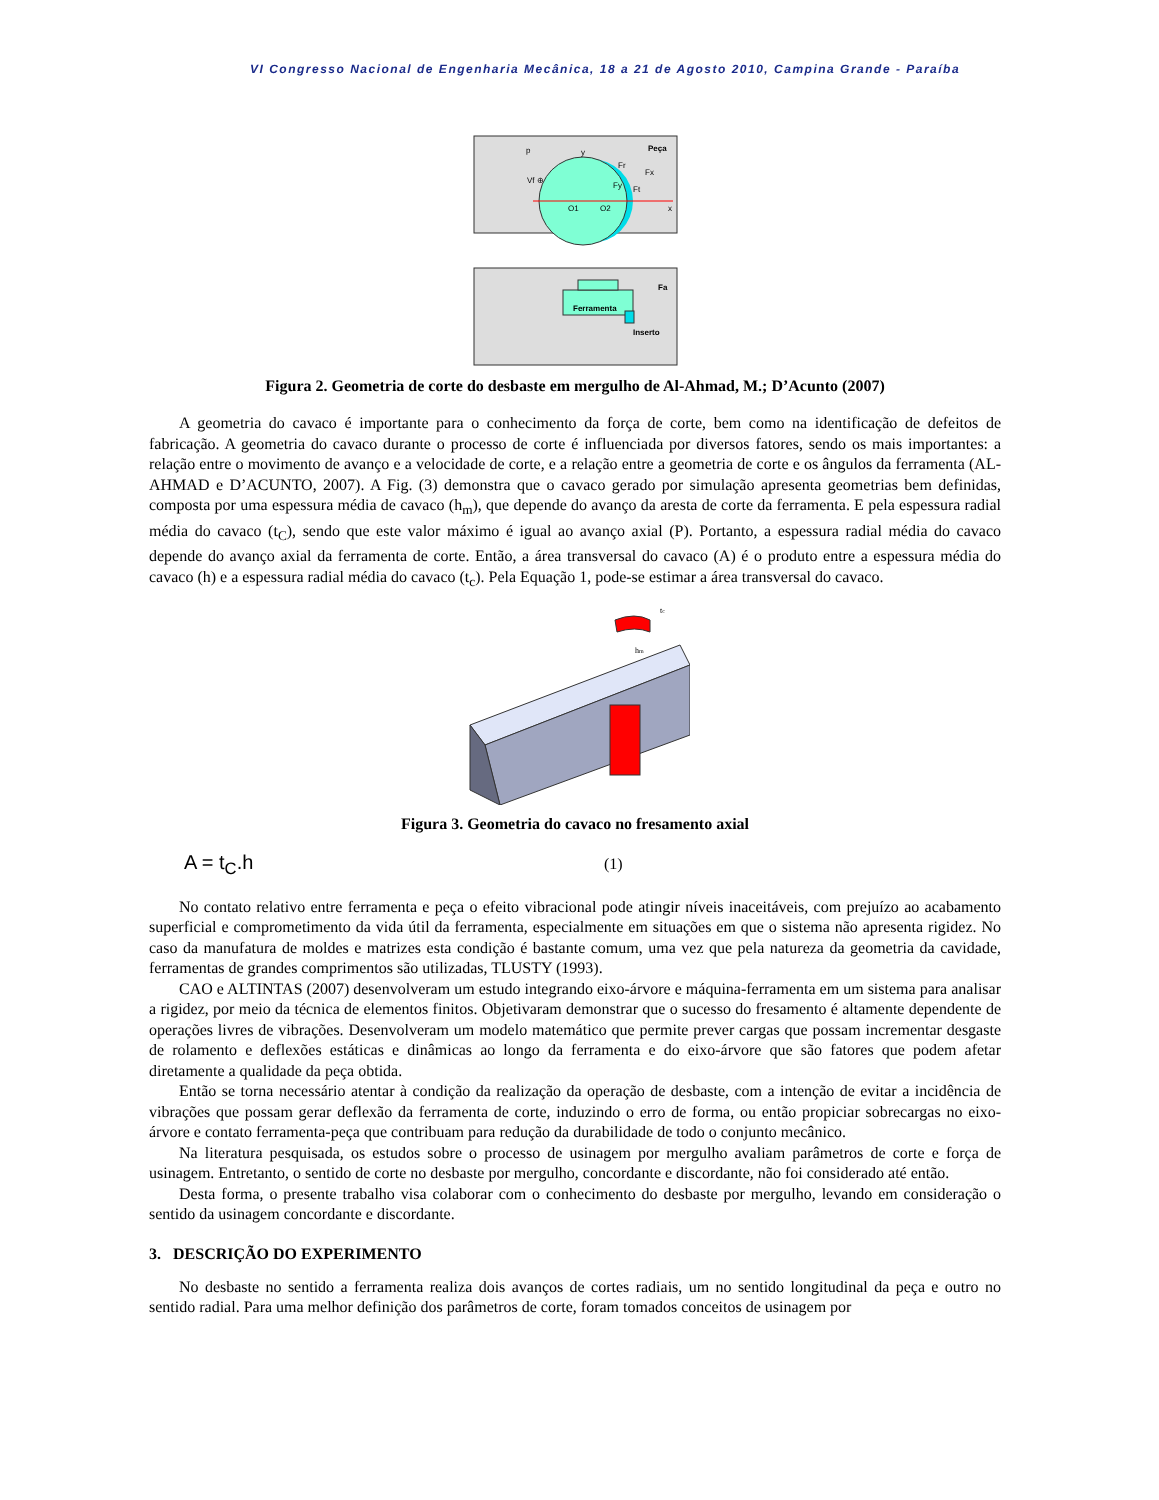VI Congresso Nacional de Engenharia Mecânica, 18 a 21 de Agosto 2010, Campina Grande - Paraíba
Peça
Vf ⊕
O1
O2
x
y
Fr
Fx
Fy
Ft
p
Fa
Ferramenta
Inserto
Figura 2. Geometria de corte do desbaste em mergulho de Al-Ahmad, M.; D’Acunto (2007)
A geometria do cavaco é importante para o conhecimento da força de corte, bem como na identificação de defeitos de fabricação. A geometria do cavaco durante o processo de corte é influenciada por diversos fatores, sendo os mais importantes: a relação entre o movimento de avanço e a velocidade de corte, e a relação entre a geometria de corte e os ângulos da ferramenta (AL-AHMAD e D’ACUNTO, 2007). A Fig. (3) demonstra que o cavaco gerado por simulação apresenta geometrias bem definidas, composta por uma espessura média de cavaco (h<sub>m</sub>), que depende do avanço da aresta de corte da ferramenta. E pela espessura radial média do cavaco (t<sub>C</sub>), sendo que este valor máximo é igual ao avanço axial (P). Portanto, a espessura radial média do cavaco depende do avanço axial da ferramenta de corte. Então, a área transversal do cavaco (A) é o produto entre a espessura média do cavaco (h) e a espessura radial média do cavaco (t<sub>c</sub>). Pela Equação 1, pode-se estimar a área transversal do cavaco.
tc
hm
Figura 3. Geometria do cavaco no fresamento axial
A = t<sub>C</sub>.h (1)
No contato relativo entre ferramenta e peça o efeito vibracional pode atingir níveis inaceitáveis, com prejuízo ao acabamento superficial e comprometimento da vida útil da ferramenta, especialmente em situações em que o sistema não apresenta rigidez. No caso da manufatura de moldes e matrizes esta condição é bastante comum, uma vez que pela natureza da geometria da cavidade, ferramentas de grandes comprimentos são utilizadas, TLUSTY (1993).
CAO e ALTINTAS (2007) desenvolveram um estudo integrando eixo-árvore e máquina-ferramenta em um sistema para analisar a rigidez, por meio da técnica de elementos finitos. Objetivaram demonstrar que o sucesso do fresamento é altamente dependente de operações livres de vibrações. Desenvolveram um modelo matemático que permite prever cargas que possam incrementar desgaste de rolamento e deflexões estáticas e dinâmicas ao longo da ferramenta e do eixo-árvore que são fatores que podem afetar diretamente a qualidade da peça obtida.
Então se torna necessário atentar à condição da realização da operação de desbaste, com a intenção de evitar a incidência de vibrações que possam gerar deflexão da ferramenta de corte, induzindo o erro de forma, ou então propiciar sobrecargas no eixo-árvore e contato ferramenta-peça que contribuam para redução da durabilidade de todo o conjunto mecânico.
Na literatura pesquisada, os estudos sobre o processo de usinagem por mergulho avaliam parâmetros de corte e força de usinagem. Entretanto, o sentido de corte no desbaste por mergulho, concordante e discordante, não foi considerado até então.
Desta forma, o presente trabalho visa colaborar com o conhecimento do desbaste por mergulho, levando em consideração o sentido da usinagem concordante e discordante.
3. DESCRIÇÃO DO EXPERIMENTO
No desbaste no sentido a ferramenta realiza dois avanços de cortes radiais, um no sentido longitudinal da peça e outro no sentido radial. Para uma melhor definição dos parâmetros de corte, foram tomados conceitos de usinagem por